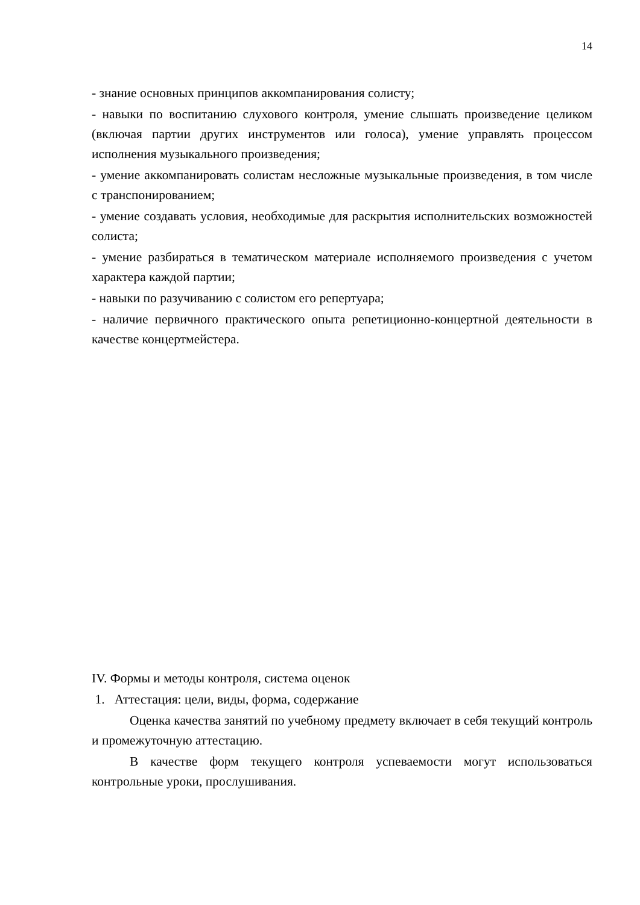14
- знание основных принципов аккомпанирования солисту;
- навыки по воспитанию слухового контроля, умение слышать произведение целиком (включая партии других инструментов или голоса), умение управлять процессом исполнения музыкального произведения;
- умение аккомпанировать солистам несложные музыкальные произведения, в том числе с транспонированием;
- умение создавать условия, необходимые для раскрытия исполнительских возможностей солиста;
- умение разбираться в тематическом материале исполняемого произведения с учетом характера каждой партии;
- навыки по разучиванию с солистом его репертуара;
- наличие первичного практического опыта репетиционно-концертной деятельности в качестве концертмейстера.
IV. Формы и методы контроля, система оценок
1. Аттестация: цели, виды, форма, содержание
Оценка качества занятий по учебному предмету включает в себя текущий контроль и промежуточную аттестацию.
В качестве форм текущего контроля успеваемости могут использоваться контрольные уроки, прослушивания.